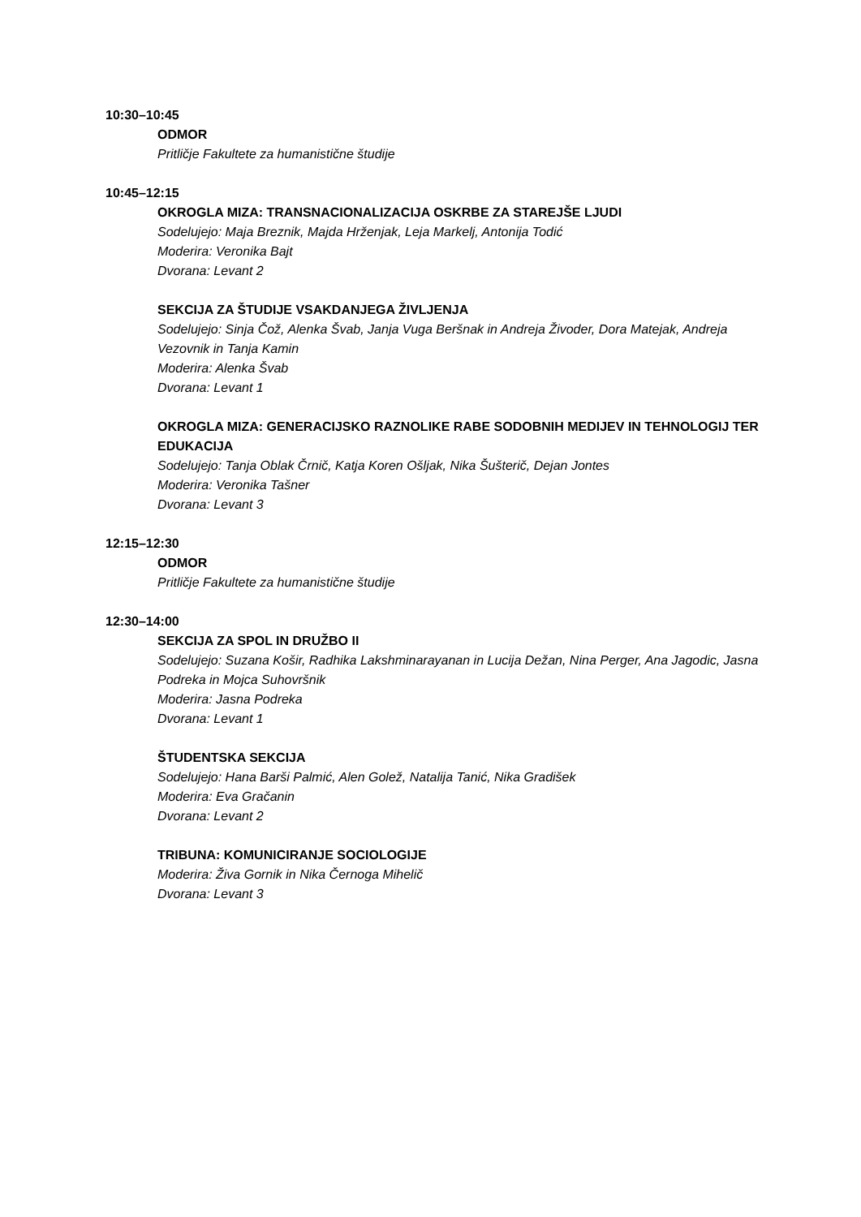10:30–10:45
ODMOR
Pritličje Fakultete za humanistične študije
10:45–12:15
OKROGLA MIZA: TRANSNACIONALIZACIJA OSKRBE ZA STAREJŠE LJUDI
Sodelujejo: Maja Breznik, Majda Hrženjak, Leja Markelj, Antonija Todić
Moderira: Veronika Bajt
Dvorana: Levant 2
SEKCIJA ZA ŠTUDIJE VSAKDANJEGA ŽIVLJENJA
Sodelujejo: Sinja Čož, Alenka Švab, Janja Vuga Beršnak in Andreja Živoder, Dora Matejak, Andreja Vezovnik in Tanja Kamin
Moderira: Alenka Švab
Dvorana: Levant 1
OKROGLA MIZA: GENERACIJSKO RAZNOLIKE RABE SODOBNIH MEDIJEV IN TEHNOLOGIJ TER EDUKACIJA
Sodelujejo: Tanja Oblak Črnič, Katja Koren Ošljak, Nika Šušterič, Dejan Jontes
Moderira: Veronika Tašner
Dvorana: Levant 3
12:15–12:30
ODMOR
Pritličje Fakultete za humanistične študije
12:30–14:00
SEKCIJA ZA SPOL IN DRUŽBO II
Sodelujejo: Suzana Košir, Radhika Lakshminarayanan in Lucija Dežan, Nina Perger, Ana Jagodic, Jasna Podreka in Mojca Suhovršnik
Moderira: Jasna Podreka
Dvorana: Levant 1
ŠTUDENTSKA SEKCIJA
Sodelujejo: Hana Barši Palmić, Alen Golež, Natalija Tanić, Nika Gradišek
Moderira: Eva Gračanin
Dvorana: Levant 2
TRIBUNA: KOMUNICIRANJE SOCIOLOGIJE
Moderira: Živa Gornik in Nika Černoga Mihelič
Dvorana: Levant 3